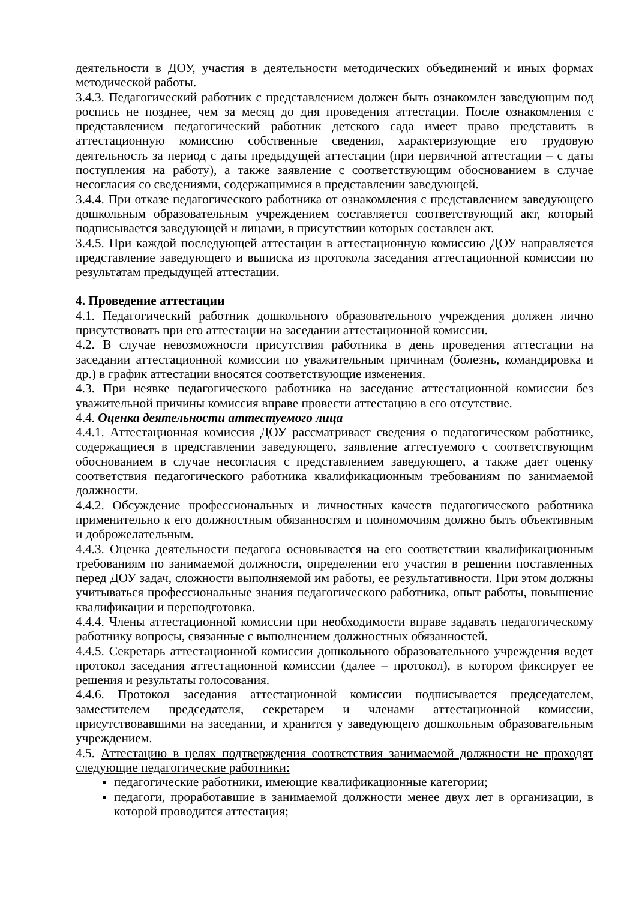деятельности в ДОУ, участия в деятельности методических объединений и иных формах методической работы.
3.4.3. Педагогический работник с представлением должен быть ознакомлен заведующим под роспись не позднее, чем за месяц до дня проведения аттестации. После ознакомления с представлением педагогический работник детского сада имеет право представить в аттестационную комиссию собственные сведения, характеризующие его трудовую деятельность за период с даты предыдущей аттестации (при первичной аттестации – с даты поступления на работу), а также заявление с соответствующим обоснованием в случае несогласия со сведениями, содержащимися в представлении заведующей.
3.4.4. При отказе педагогического работника от ознакомления с представлением заведующего дошкольным образовательным учреждением составляется соответствующий акт, который подписывается заведующей и лицами, в присутствии которых составлен акт.
3.4.5. При каждой последующей аттестации в аттестационную комиссию ДОУ направляется представление заведующего и выписка из протокола заседания аттестационной комиссии по результатам предыдущей аттестации.
4. Проведение аттестации
4.1. Педагогический работник дошкольного образовательного учреждения должен лично присутствовать при его аттестации на заседании аттестационной комиссии.
4.2. В случае невозможности присутствия работника в день проведения аттестации на заседании аттестационной комиссии по уважительным причинам (болезнь, командировка и др.) в график аттестации вносятся соответствующие изменения.
4.3. При неявке педагогического работника на заседание аттестационной комиссии без уважительной причины комиссия вправе провести аттестацию в его отсутствие.
4.4. Оценка деятельности аттестуемого лица
4.4.1. Аттестационная комиссия ДОУ рассматривает сведения о педагогическом работнике, содержащиеся в представлении заведующего, заявление аттестуемого с соответствующим обоснованием в случае несогласия с представлением заведующего, а также дает оценку соответствия педагогического работника квалификационным требованиям по занимаемой должности.
4.4.2. Обсуждение профессиональных и личностных качеств педагогического работника применительно к его должностным обязанностям и полномочиям должно быть объективным и доброжелательным.
4.4.3. Оценка деятельности педагога основывается на его соответствии квалификационным требованиям по занимаемой должности, определении его участия в решении поставленных перед ДОУ задач, сложности выполняемой им работы, ее результативности. При этом должны учитываться профессиональные знания педагогического работника, опыт работы, повышение квалификации и переподготовка.
4.4.4. Члены аттестационной комиссии при необходимости вправе задавать педагогическому работнику вопросы, связанные с выполнением должностных обязанностей.
4.4.5. Секретарь аттестационной комиссии дошкольного образовательного учреждения ведет протокол заседания аттестационной комиссии (далее – протокол), в котором фиксирует ее решения и результаты голосования.
4.4.6. Протокол заседания аттестационной комиссии подписывается председателем, заместителем председателя, секретарем и членами аттестационной комиссии, присутствовавшими на заседании, и хранится у заведующего дошкольным образовательным учреждением.
4.5. Аттестацию в целях подтверждения соответствия занимаемой должности не проходят следующие педагогические работники:
педагогические работники, имеющие квалификационные категории;
педагоги, проработавшие в занимаемой должности менее двух лет в организации, в которой проводится аттестация;